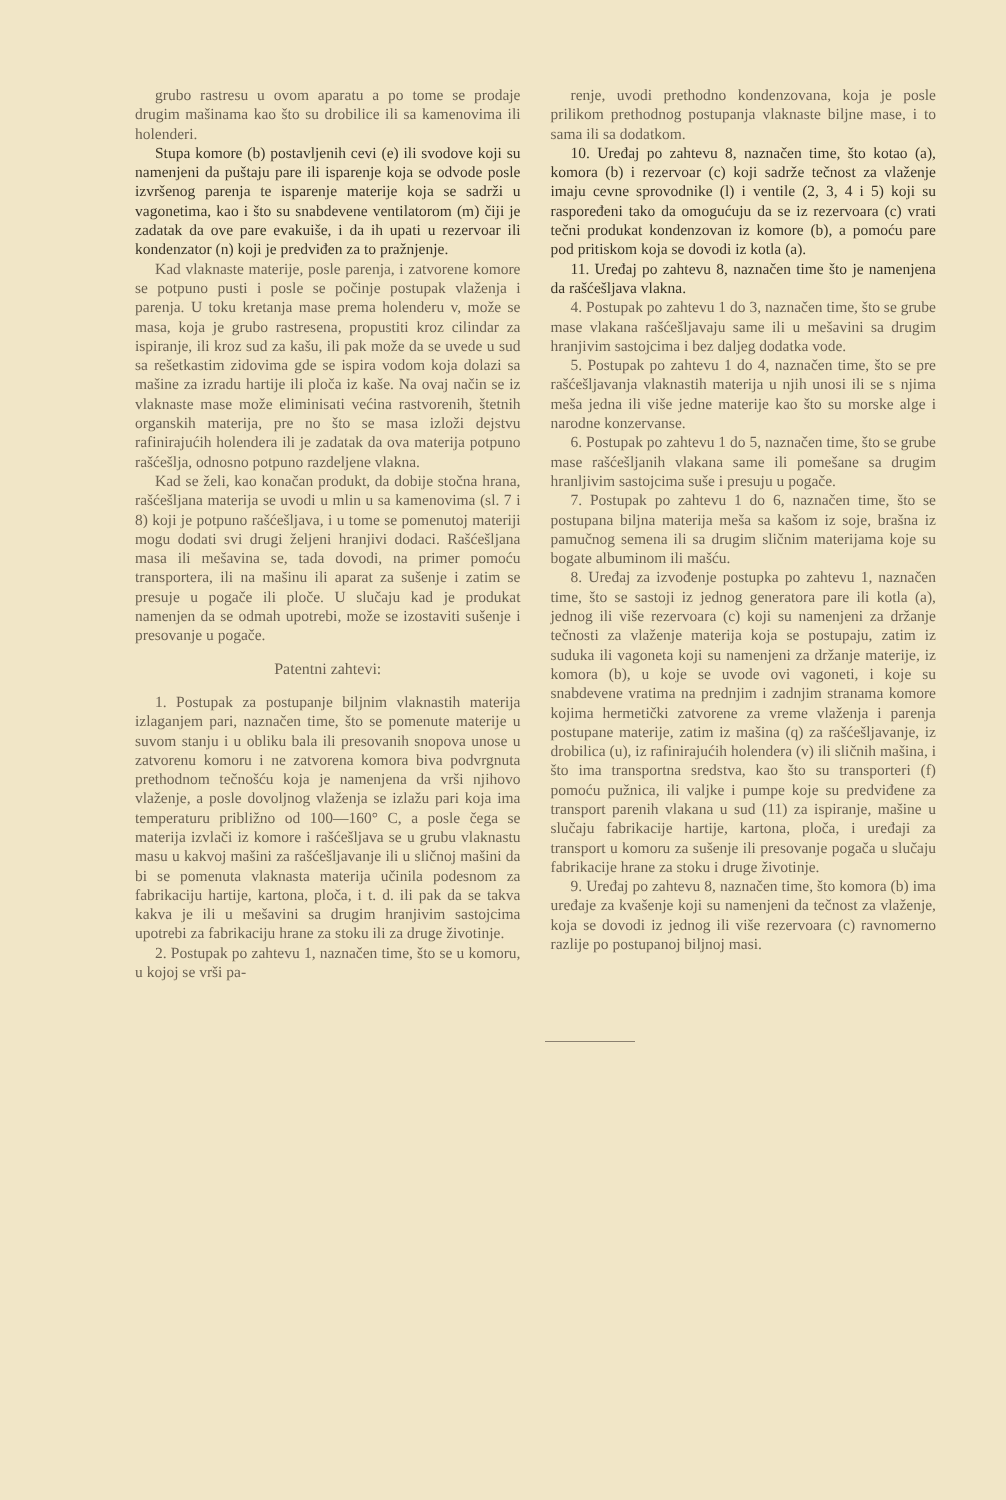grubo rastresu u ovom aparatu a po tome se prodaje drugim mašinama kao što su drobilice ili sa kamenovima ili holenderi.
Stupa komore (b) postavljenih cevi (e) ili svodove koji su namenjeni da puštaju pare ili isparenje koja se odvode posle izvršenog parenja te isparenje materije koja se sadrži u vagonetima, kao i što su snabdevene ventilatorom (m) čiji je zadatak da ove pare evakuiše, i da ih upati u rezervoar ili kondenzator (n) koji je predviđen za to pražnjenje.
Kad vlaknaste materije, posle parenja, i zatvorene komore se potpuno pusti i posle se počinje postupak vlaženja i parenja. U toku kretanja mase prema holenderu v, može se masa, koja je grubo rastresena, propustiti kroz cilindar za ispiranje, ili kroz sud za kašu, ili pak može da se uvede u sud sa rešetkastim zidovima gde se ispira vodom koja dolazi sa mašine za izradu hartije ili ploča iz kaše. Na ovaj način se iz vlaknaste mase može eliminisati većina rastvorenih, štetnih organskih materija, pre no što se masa izloži dejstvu rafinirajućih holendera ili je zadatak da ova materija potpuno rašćešlja, odnosno potpuno razdeljene vlakna.
Kad se želi, kao konačan produkt, da dobije stočna hrana, rašćešljana materija se uvodi u mlin u sa kamenovima (sl. 7 i 8) koji je potpuno rašćešljava, i u tome se pomenutoj materiji mogu dodati svi drugi željeni hranjivi dodaci. Rašćešljana masa ili mešavina se, tada dovodi, na primer pomoću transportera, ili na mašinu ili aparat za sušenje i zatim se presuje u pogače ili ploče. U slučaju kad je produkat namenjen da se odmah upotrebi, može se izostaviti sušenje i presovanje u pogače.
Patentni zahtevi:
1. Postupak za postupanje biljnim vlaknastih materija izlaganjem pari, naznačen time, što se pomenute materije u suvom stanju i u obliku bala ili presovanih snopova unose u zatvorenu komoru i ne zatvorena komora biva podvrgnuta prethodnom tečnošću koja je namenjena da vrši njihovo vlaženje, a posle dovoljnog vlaženja se izlažu pari koja ima temperaturu približno od 100—160° C, a posle čega se materija izvlači iz komore i rašćešljava se u grubu vlaknastu masu u kakvoj mašini za rašćešljavanje ili u sličnoj mašini da bi se pomenuta vlaknasta materija učinila podesnom za fabrikaciju hartije, kartona, ploča, i t. d. ili pak da se takva kakva je ili u mešavini sa drugim hranjivim sastojcima upotrebi za fabrikaciju hrane za stoku ili za druge životinje.
2. Postupak po zahtevu 1, naznačen time, što se u komoru, u kojoj se vrši pa-
renje, uvodi prethodno kondenzovana, koja je posle prilikom prethodnog postupanja vlaknaste biljne mase, i to sama ili sa dodatkom.
10. Uređaj po zahtevu 8, naznačen time, što kotao (a), komora (b) i rezervoar (c) koji sadrže tečnost za vlaženje imaju cevne sprovodnike (l) i ventile (2, 3, 4 i 5) koji su raspoređeni tako da omogućuju da se iz rezervoara (c) vrati tečni produkat kondenzovan iz komore (b), a pomoću pare pod pritiskom koja se dovodi iz kotla (a).
11. Uređaj po zahtevu 8, naznačen time što je namenjena da rašćešljava vlakna.
4. Postupak po zahtevu 1 do 3, naznačen time, što se grube mase vlakana rašćešljavaju same ili u mešavini sa drugim hranjivim sastojcima i bez daljeg dodatka vode.
5. Postupak po zahtevu 1 do 4, naznačen time, što se pre rašćešljavanja vlaknastih materija u njih unosi ili se s njima meša jedna ili više jedne materije kao što su morske alge i narodne konzervanse.
6. Postupak po zahtevu 1 do 5, naznačen time, što se grube mase rašćešljanih vlakana same ili pomešane sa drugim hranljivim sastojcima suše i presuju u pogače.
7. Postupak po zahtevu 1 do 6, naznačen time, što se postupana biljna materija meša sa kašom iz soje, brašna iz pamučnog semena ili sa drugim sličnim materijama koje su bogate albuminom ili mašću.
8. Uređaj za izvođenje postupka po zahtevu 1, naznačen time, što se sastoji iz jednog generatora pare ili kotla (a), jednog ili više rezervoara (c) koji su namenjeni za držanje tečnosti za vlaženje materija koja se postupaju, zatim iz suduka ili vagoneta koji su namenjeni za držanje materije, iz komora (b), u koje se uvode ovi vagoneti, i koje su snabdevene vratima na prednjim i zadnjim stranama komore kojima hermetički zatvorene za vreme vlaženja i parenja postupane materije, zatim iz mašina (q) za rašćešljavanje, iz drobilica (u), iz rafinirajućih holendera (v) ili sličnih mašina, i što ima transportna sredstva, kao što su transporteri (f) pomoću pužnica, ili valjke i pumpe koje su predviđene za transport parenih vlakana u sud (11) za ispiranje, mašine u slučaju fabrikacije hartije, kartona, ploča, i uređaji za transport u komoru za sušenje ili presovanje pogača u slučaju fabrikacije hrane za stoku i druge životinje.
9. Uređaj po zahtevu 8, naznačen time, što komora (b) ima uređaje za kvašenje koji su namenjeni da tečnost za vlaženje, koja se dovodi iz jednog ili više rezervoara (c) ravnomerno razlije po postupanoj biljnoj masi.